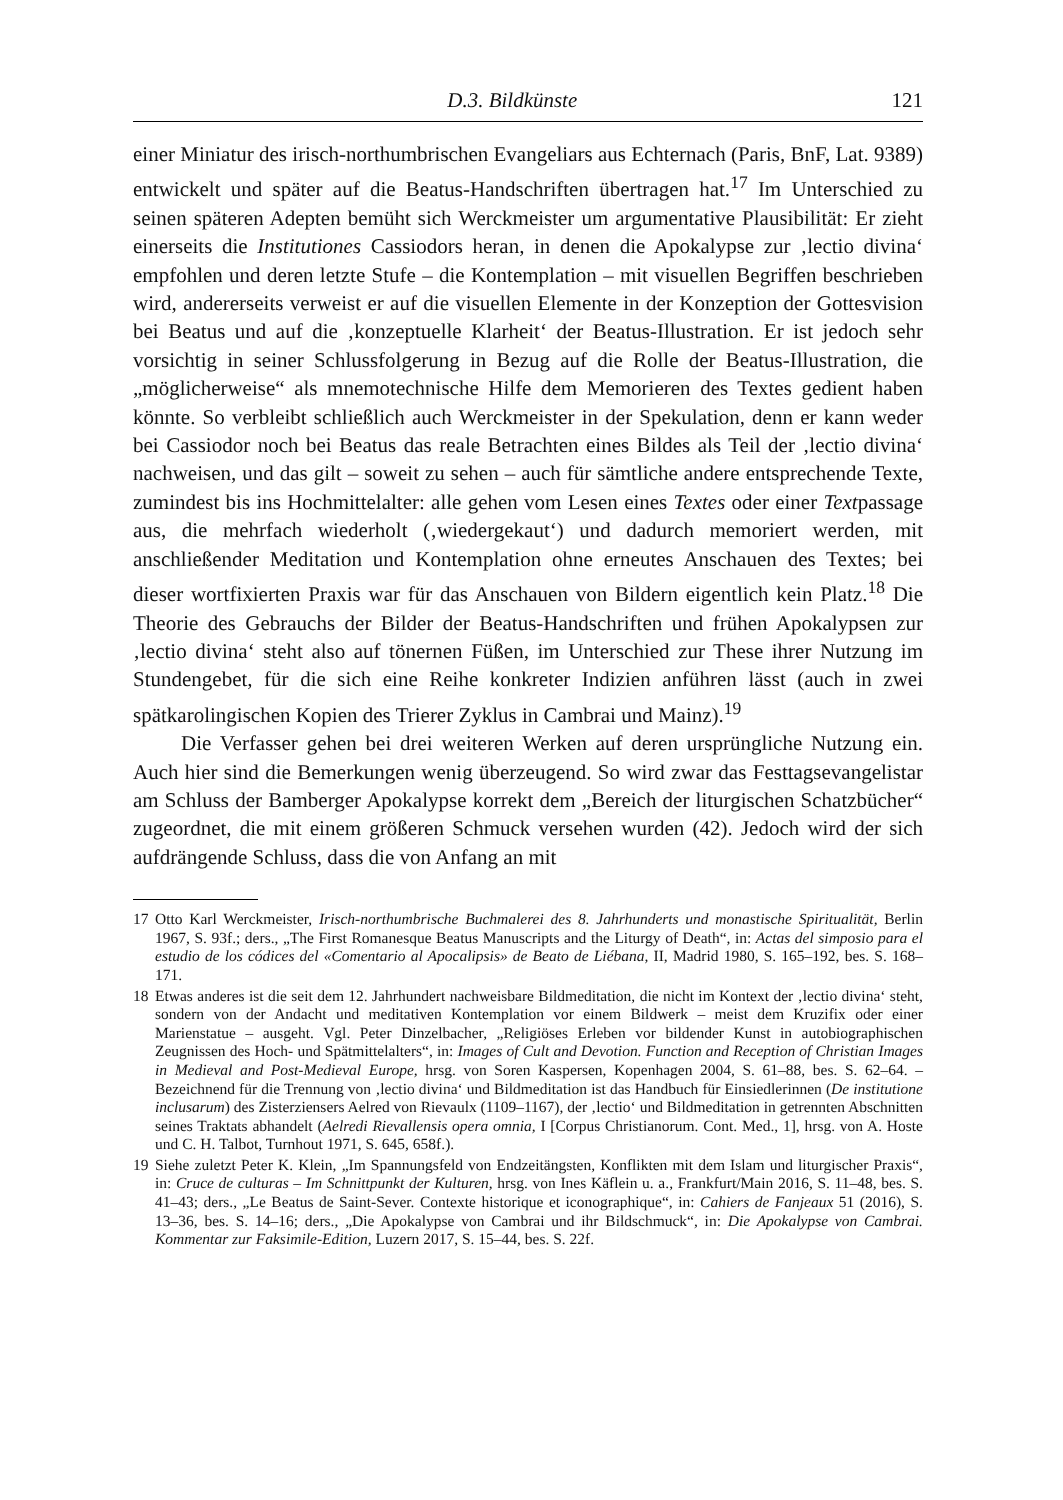D.3. Bildkünste 121
einer Miniatur des irisch-northumbrischen Evangeliars aus Echternach (Paris, BnF, Lat. 9389) entwickelt und später auf die Beatus-Handschriften übertragen hat.<sup>17</sup> Im Unterschied zu seinen späteren Adepten bemüht sich Werckmeister um argumentative Plausibilität: Er zieht einerseits die Institutiones Cassiodors heran, in denen die Apokalypse zur ‚lectio divina‘ empfohlen und deren letzte Stufe – die Kontemplation – mit visuellen Begriffen beschrieben wird, andererseits verweist er auf die visuellen Elemente in der Konzeption der Gottesvision bei Beatus und auf die ‚konzeptuelle Klarheit‘ der Beatus-Illustration. Er ist jedoch sehr vorsichtig in seiner Schlussfolgerung in Bezug auf die Rolle der Beatus-Illustration, die „möglicherweise“ als mnemotechnische Hilfe dem Memorieren des Textes gedient haben könnte. So verbleibt schließlich auch Werckmeister in der Spekulation, denn er kann weder bei Cassiodor noch bei Beatus das reale Betrachten eines Bildes als Teil der ‚lectio divina‘ nachweisen, und das gilt – soweit zu sehen – auch für sämtliche andere entsprechende Texte, zumindest bis ins Hochmittelalter: alle gehen vom Lesen eines Textes oder einer Textpassage aus, die mehrfach wiederholt (‚wiedergekaut‘) und dadurch memoriert werden, mit anschließender Meditation und Kontemplation ohne erneutes Anschauen des Textes; bei dieser wortfixierten Praxis war für das Anschauen von Bildern eigentlich kein Platz.<sup>18</sup> Die Theorie des Gebrauchs der Bilder der Beatus-Handschriften und frühen Apokalypsen zur ‚lectio divina‘ steht also auf tönernen Füßen, im Unterschied zur These ihrer Nutzung im Stundengebet, für die sich eine Reihe konkreter Indizien anführen lässt (auch in zwei spätkarolingischen Kopien des Trierer Zyklus in Cambrai und Mainz).<sup>19</sup>
Die Verfasser gehen bei drei weiteren Werken auf deren ursprüngliche Nutzung ein. Auch hier sind die Bemerkungen wenig überzeugend. So wird zwar das Festtagsevangelistar am Schluss der Bamberger Apokalypse korrekt dem „Bereich der liturgischen Schatzbücher“ zugeordnet, die mit einem größeren Schmuck versehen wurden (42). Jedoch wird der sich aufdrängende Schluss, dass die von Anfang an mit
17 Otto Karl Werckmeister, Irisch-northumbrische Buchmalerei des 8. Jahrhunderts und monastische Spiritualität, Berlin 1967, S. 93f.; ders., „The First Romanesque Beatus Manuscripts and the Liturgy of Death“, in: Actas del simposio para el estudio de los códices del «Comentario al Apocalipsis» de Beato de Liébana, II, Madrid 1980, S. 165–192, bes. S. 168–171.
18 Etwas anderes ist die seit dem 12. Jahrhundert nachweisbare Bildmeditation, die nicht im Kontext der ‚lectio divina‘ steht, sondern von der Andacht und meditativen Kontemplation vor einem Bildwerk – meist dem Kruzifix oder einer Marienstatue – ausgeht. Vgl. Peter Dinzelbacher, „Religiöses Erleben vor bildender Kunst in autobiographischen Zeugnissen des Hoch- und Spätmittelalters“, in: Images of Cult and Devotion. Function and Reception of Christian Images in Medieval and Post-Medieval Europe, hrsg. von Soren Kaspersen, Kopenhagen 2004, S. 61–88, bes. S. 62–64. – Bezeichnend für die Trennung von ‚lectio divina‘ und Bildmeditation ist das Handbuch für Einsiedlerinnen (De institutione inclusarum) des Zisterziensers Aelred von Rievaulx (1109–1167), der ‚lectio‘ und Bildmeditation in getrennten Abschnitten seines Traktats abhandelt (Aelredi Rievallensis opera omnia, I [Corpus Christianorum. Cont. Med., 1], hrsg. von A. Hoste und C. H. Talbot, Turnhout 1971, S. 645, 658f.).
19 Siehe zuletzt Peter K. Klein, „Im Spannungsfeld von Endzeitängsten, Konflikten mit dem Islam und liturgischer Praxis“, in: Cruce de culturas – Im Schnittpunkt der Kulturen, hrsg. von Ines Käflein u. a., Frankfurt/Main 2016, S. 11–48, bes. S. 41–43; ders., „Le Beatus de Saint-Sever. Contexte historique et iconographique“, in: Cahiers de Fanjeaux 51 (2016), S. 13–36, bes. S. 14–16; ders., „Die Apokalypse von Cambrai und ihr Bildschmuck“, in: Die Apokalypse von Cambrai. Kommentar zur Faksimile-Edition, Luzern 2017, S. 15–44, bes. S. 22f.